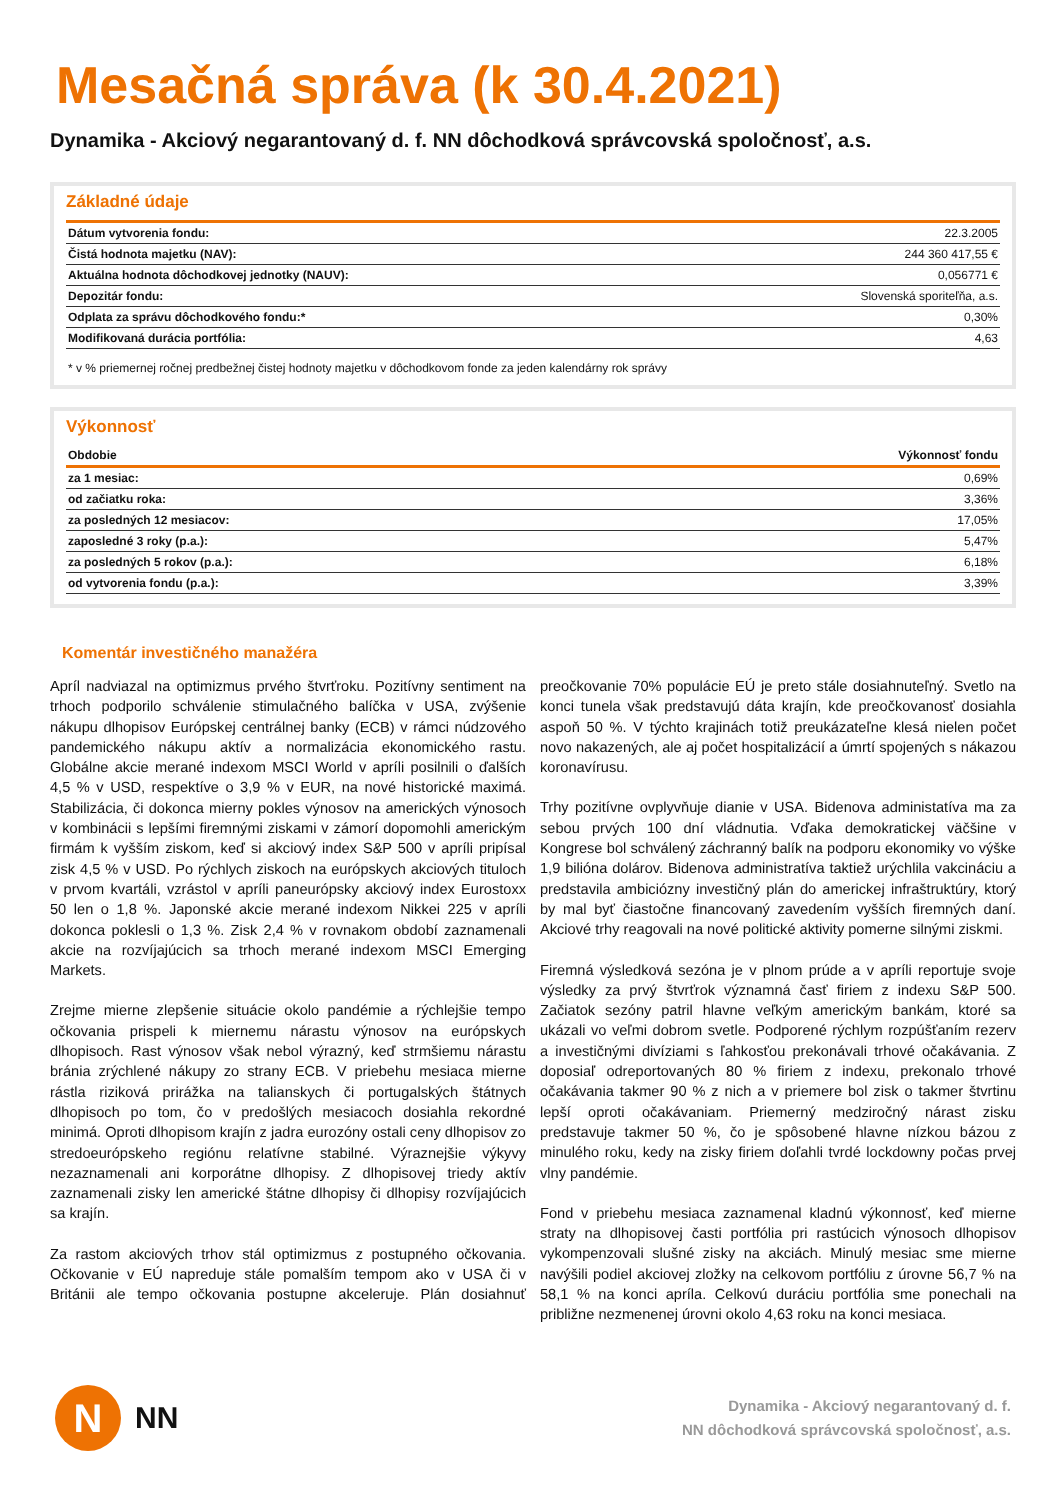Mesačná správa (k 30.4.2021)
Dynamika - Akciový negarantovaný d. f. NN dôchodková správcovská spoločnosť, a.s.
Základné údaje
| Dátum vytvorenia fondu: | 22.3.2005 |
| Čistá hodnota majetku (NAV): | 244 360 417,55 € |
| Aktuálna hodnota dôchodkovej jednotky (NAUV): | 0,056771 € |
| Depozitár fondu: | Slovenská sporiteľňa, a.s. |
| Odplata za správu dôchodkového fondu:* | 0,30% |
| Modifikovaná durácia portfólia: | 4,63 |
* v % priemernej ročnej predbežnej čistej hodnoty majetku v dôchodkovom fonde za jeden kalendárny rok správy
Výkonnosť
| Obdobie | Výkonnosť fondu |
| --- | --- |
| za 1 mesiac: | 0,69% |
| od začiatku roka: | 3,36% |
| za posledných 12 mesiacov: | 17,05% |
| zaposledné 3 roky (p.a.): | 5,47% |
| za posledných 5 rokov (p.a.): | 6,18% |
| od vytvorenia fondu (p.a.): | 3,39% |
Komentár investičného manažéra
Apríl nadviazal na optimizmus prvého štvrťroku. Pozitívny sentiment na trhoch podporilo schválenie stimulačného balíčka v USA, zvýšenie nákupu dlhopisov Európskej centrálnej banky (ECB) v rámci núdzového pandemického nákupu aktív a normalizácia ekonomického rastu. Globálne akcie merané indexom MSCI World v apríli posilnili o ďalších 4,5 % v USD, respektíve o 3,9 % v EUR, na nové historické maximá. Stabilizácia, či dokonca mierny pokles výnosov na amerických výnosoch v kombinácii s lepšími firemnými ziskami v zámorí dopomohli americkým firmám k vyšším ziskom, keď si akciový index S&P 500 v apríli pripísal zisk 4,5 % v USD. Po rýchlych ziskoch na európskych akciových tituloch v prvom kvartáli, vzrástol v apríli paneurópsky akciový index Eurostoxx 50 len o 1,8 %. Japonské akcie merané indexom Nikkei 225 v apríli dokonca poklesli o 1,3 %. Zisk 2,4 % v rovnakom období zaznamenali akcie na rozvíjajúcich sa trhoch merané indexom MSCI Emerging Markets.
Zrejme mierne zlepšenie situácie okolo pandémie a rýchlejšie tempo očkovania prispeli k miernemu nárastu výnosov na európskych dlhopisoch. Rast výnosov však nebol výrazný, keď strmšiemu nárastu bránia zrýchlené nákupy zo strany ECB. V priebehu mesiaca mierne rástla riziková prirážka na talianskych či portugalských štátnych dlhopisoch po tom, čo v predošlých mesiacoch dosiahla rekordné minimá. Oproti dlhopisom krajín z jadra eurozóny ostali ceny dlhopisov zo stredoeurópskeho regiónu relatívne stabilné. Výraznejšie výkyvy nezaznamenali ani korporátne dlhopisy. Z dlhopisovej triedy aktív zaznamenali zisky len americké štátne dlhopisy či dlhopisy rozvíjajúcich sa krajín.
Za rastom akciových trhov stál optimizmus z postupného očkovania. Očkovanie v EÚ napreduje stále pomalším tempom ako v USA či v Británii ale tempo očkovania postupne akceleruje. Plán dosiahnuť preočkovanie 70% populácie EÚ je preto stále dosiahnuteľný. Svetlo na konci tunela však predstavujú dáta krajín, kde preočkovanosť dosiahla aspoň 50 %. V týchto krajinách totiž preukázateľne klesá nielen počet novo nakazených, ale aj počet hospitalizácií a úmrtí spojených s nákazou koronavírusu.
Trhy pozitívne ovplyvňuje dianie v USA. Bidenova administatíva ma za sebou prvých 100 dní vládnutia. Vďaka demokratickej väčšine v Kongrese bol schválený záchranný balík na podporu ekonomiky vo výške 1,9 bilióna dolárov. Bidenova administratíva taktiež urýchlila vakcináciu a predstavila ambiciózny investičný plán do americkej infraštruktúry, ktorý by mal byť čiastočne financovaný zavedením vyšších firemných daní. Akciové trhy reagovali na nové politické aktivity pomerne silnými ziskmi.
Firemná výsledková sezóna je v plnom prúde a v apríli reportuje svoje výsledky za prvý štvrťrok významná časť firiem z indexu S&P 500. Začiatok sezóny patril hlavne veľkým americkým bankám, ktoré sa ukázali vo veľmi dobrom svetle. Podporené rýchlym rozpúšťaním rezerv a investičnými divíziami s ľahkosťou prekonávali trhové očakávania. Z doposiaľ odreportovaných 80 % firiem z indexu, prekonalo trhové očakávania takmer 90 % z nich a v priemere bol zisk o takmer štvrtinu lepší oproti očakávaniam. Priemerný medziročný nárast zisku predstavuje takmer 50 %, čo je spôsobené hlavne nízkou bázou z minulého roku, kedy na zisky firiem doľahli tvrdé lockdowny počas prvej vlny pandémie.
Fond v priebehu mesiaca zaznamenal kladnú výkonnosť, keď mierne straty na dlhopisovej časti portfólia pri rastúcich výnosoch dlhopisov vykompenzovali slušné zisky na akciách. Minulý mesiac sme mierne navýšili podiel akciovej zložky na celkovom portfóliu z úrovne 56,7 % na 58,1 % na konci apríla. Celkovú duráciu portfólia sme ponechali na približne nezmenenej úrovni okolo 4,63 roku na konci mesiaca.
N
NN
Dynamika - Akciový negarantovaný d. f.
NN dôchodková správcovská spoločnosť, a.s.